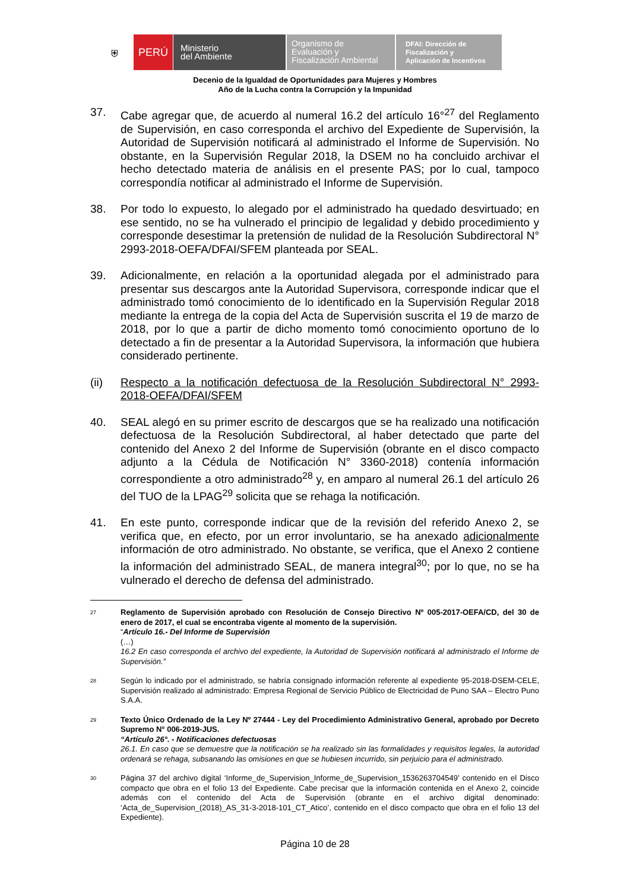⛨ PERÚ
Ministerio
del Ambiente
Organismo de
Evaluación y
Fiscalización Ambiental
DFAI: Dirección de
Fiscalización y
Aplicación de Incentivos
Decenio de la Igualdad de Oportunidades para Mujeres y Hombres
Año de la Lucha contra la Corrupción y la Impunidad
37. Cabe agregar que, de acuerdo al numeral 16.2 del artículo 16°<sup>27</sup> del Reglamento de Supervisión, en caso corresponda el archivo del Expediente de Supervisión, la Autoridad de Supervisión notificará al administrado el Informe de Supervisión. No obstante, en la Supervisión Regular 2018, la DSEM no ha concluido archivar el hecho detectado materia de análisis en el presente PAS; por lo cual, tampoco correspondía notificar al administrado el Informe de Supervisión.
38. Por todo lo expuesto, lo alegado por el administrado ha quedado desvirtuado; en ese sentido, no se ha vulnerado el principio de legalidad y debido procedimiento y corresponde desestimar la pretensión de nulidad de la Resolución Subdirectoral N° 2993-2018-OEFA/DFAI/SFEM planteada por SEAL.
39. Adicionalmente, en relación a la oportunidad alegada por el administrado para presentar sus descargos ante la Autoridad Supervisora, corresponde indicar que el administrado tomó conocimiento de lo identificado en la Supervisión Regular 2018 mediante la entrega de la copia del Acta de Supervisión suscrita el 19 de marzo de 2018, por lo que a partir de dicho momento tomó conocimiento oportuno de lo detectado a fin de presentar a la Autoridad Supervisora, la información que hubiera considerado pertinente.
(ii) Respecto a la notificación defectuosa de la Resolución Subdirectoral N° 2993-2018-OEFA/DFAI/SFEM
40. SEAL alegó en su primer escrito de descargos que se ha realizado una notificación defectuosa de la Resolución Subdirectoral, al haber detectado que parte del contenido del Anexo 2 del Informe de Supervisión (obrante en el disco compacto adjunto a la Cédula de Notificación N° 3360-2018) contenía información correspondiente a otro administrado<sup>28</sup> y, en amparo al numeral 26.1 del artículo 26 del TUO de la LPAG<sup>29</sup> solicita que se rehaga la notificación.
41. En este punto, corresponde indicar que de la revisión del referido Anexo 2, se verifica que, en efecto, por un error involuntario, se ha anexado adicionalmente información de otro administrado. No obstante, se verifica, que el Anexo 2 contiene la información del administrado SEAL, de manera integral<sup>30</sup>; por lo que, no se ha vulnerado el derecho de defensa del administrado.
27
Reglamento de Supervisión aprobado con Resolución de Consejo Directivo Nº 005-2017-OEFA/CD, del 30 de enero de 2017, el cual se encontraba vigente al momento de la supervisión.
“Artículo 16.- Del Informe de Supervisión
(…)
16.2 En caso corresponda el archivo del expediente, la Autoridad de Supervisión notificará al administrado el Informe de Supervisión.”
28
Según lo indicado por el administrado, se habría consignado información referente al expediente 95-2018-DSEM-CELE, Supervisión realizado al administrado: Empresa Regional de Servicio Público de Electricidad de Puno SAA – Electro Puno S.A.A.
29
Texto Único Ordenado de la Ley Nº 27444 - Ley del Procedimiento Administrativo General, aprobado por Decreto Supremo N° 006-2019-JUS.
“Artículo 26°. - Notificaciones defectuosas
26.1. En caso que se demuestre que la notificación se ha realizado sin las formalidades y requisitos legales, la autoridad ordenará se rehaga, subsanando las omisiones en que se hubiesen incurrido, sin perjuicio para el administrado.
30
Página 37 del archivo digital ‘Informe_de_Supervision_Informe_de_Supervision_1536263704549’ contenido en el Disco compacto que obra en el folio 13 del Expediente. Cabe precisar que la información contenida en el Anexo 2, coincide además con el contenido del Acta de Supervisión (obrante en el archivo digital denominado: ‘Acta_de_Supervision_(2018)_AS_31-3-2018-101_CT_Atico’, contenido en el disco compacto que obra en el folio 13 del Expediente).
Página 10 de 28